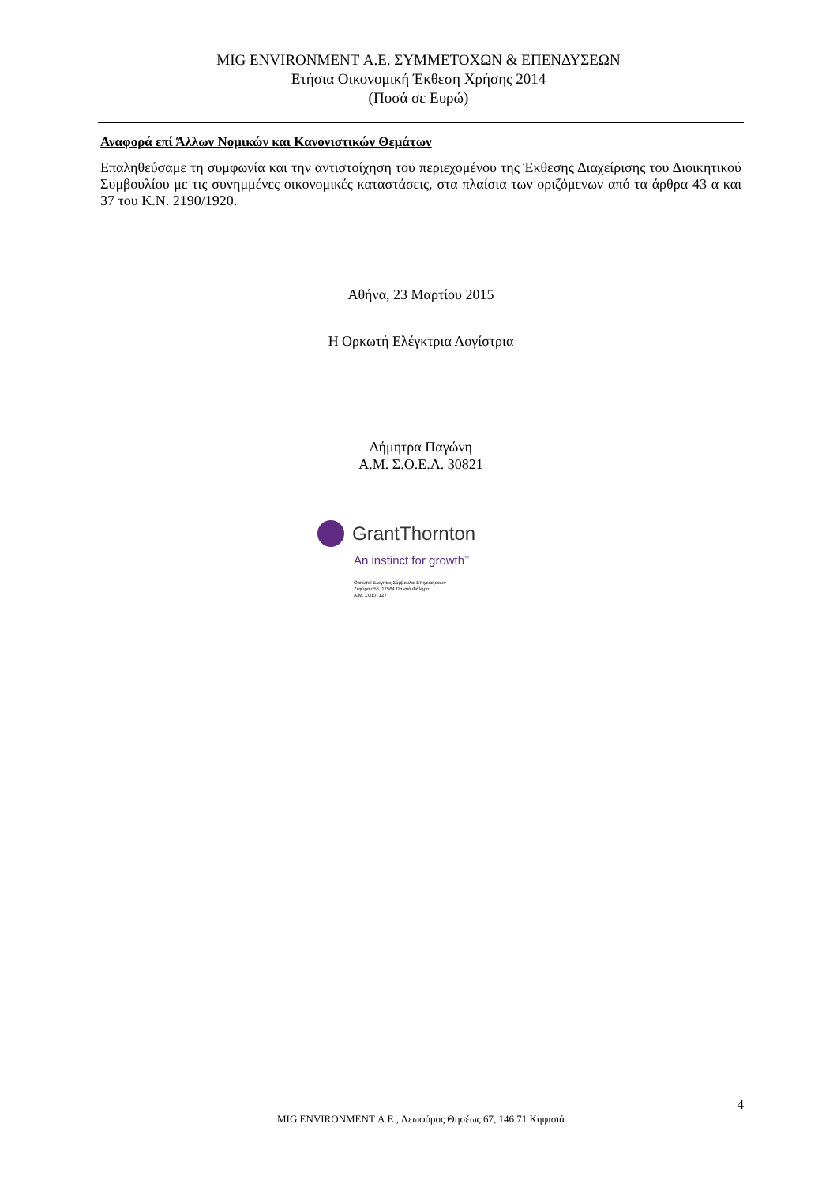MIG ENVIRONMENT Α.Ε. ΣΥΜΜΕΤΟΧΩΝ & ΕΠΕΝΔΥΣΕΩΝ
Ετήσια Οικονομική Έκθεση Χρήσης 2014
(Ποσά σε Ευρώ)
Αναφορά επί Άλλων Νομικών και Κανονιστικών Θεμάτων
Επαληθεύσαμε τη συμφωνία και την αντιστοίχηση του περιεχομένου της Έκθεσης Διαχείρισης του Διοικητικού Συμβουλίου με τις συνημμένες οικονομικές καταστάσεις, στα πλαίσια των οριζόμενων από τα άρθρα 43 α και 37 του Κ.Ν. 2190/1920.
Αθήνα, 23 Μαρτίου 2015
Η Ορκωτή Ελέγκτρια Λογίστρια
Δήμητρα Παγώνη
Α.Μ. Σ.Ο.Ε.Λ. 30821
GrantThornton
An instinct for growth<sup>™</sup>
Ορκωτοί Ελεγκτές Σύμβουλοι Επιχειρήσεων
Ζεφύρου 56, 17564 Παλαιό Φάληρο
Α.Μ. ΣΟΕΛ 127
4
MIG ENVIRONMENT Α.Ε., Λεωφόρος Θησέως 67, 146 71 Κηφισιά